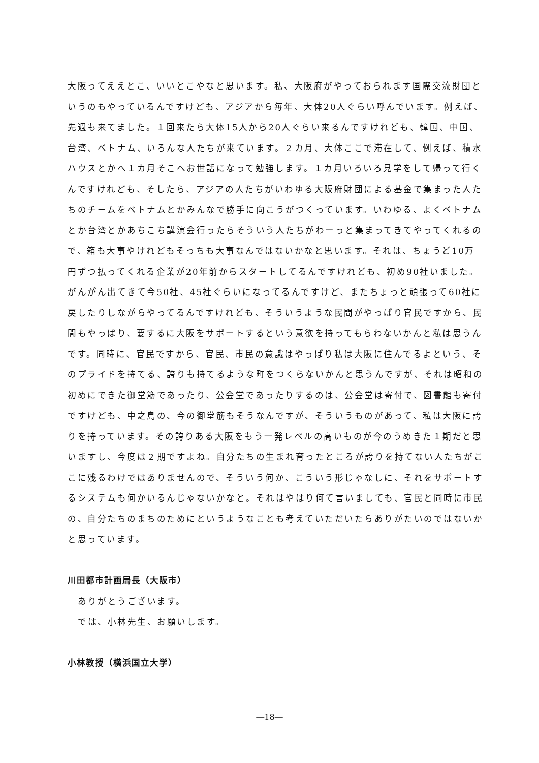大阪ってええとこ、いいとこやなと思います。私、大阪府がやっておられます国際交流財団というのもやっているんですけども、アジアから毎年、大体20人ぐらい呼んでいます。例えば、先週も来てました。１回来たら大体15人から20人ぐらい来るんですけれども、韓国、中国、台湾、ベトナム、いろんな人たちが来ています。２カ月、大体ここで滞在して、例えば、積水ハウスとかへ１カ月そこへお世話になって勉強します。１カ月いろいろ見学をして帰って行くんですけれども、そしたら、アジアの人たちがいわゆる大阪府財団による基金で集まった人たちのチームをベトナムとかみんなで勝手に向こうがつくっています。いわゆる、よくベトナムとか台湾とかあちこち講演会行ったらそういう人たちがわーっと集まってきてやってくれるので、箱も大事やけれどもそっちも大事なんではないかなと思います。それは、ちょうど10万円ずつ払ってくれる企業が20年前からスタートしてるんですけれども、初め90社いました。がんがん出てきて今50社、45社ぐらいになってるんですけど、またちょっと頑張って60社に戻したりしながらやってるんですけれども、そういうような民間がやっぱり官民ですから、民間もやっぱり、要するに大阪をサポートするという意欲を持ってもらわないかんと私は思うんです。同時に、官民ですから、官民、市民の意識はやっぱり私は大阪に住んでるよという、そのプライドを持てる、誇りも持てるような町をつくらないかんと思うんですが、それは昭和の初めにできた御堂筋であったり、公会堂であったりするのは、公会堂は寄付で、図書館も寄付ですけども、中之島の、今の御堂筋もそうなんですが、そういうものがあって、私は大阪に誇りを持っています。その誇りある大阪をもう一発レベルの高いものが今のうめきた１期だと思いますし、今度は２期ですよね。自分たちの生まれ育ったところが誇りを持てない人たちがここに残るわけではありませんので、そういう何か、こういう形じゃなしに、それをサポートするシステムも何かいるんじゃないかなと。それはやはり何て言いましても、官民と同時に市民の、自分たちのまちのためにというようなことも考えていただいたらありがたいのではないかと思っています。
川田都市計画局長（大阪市）
ありがとうございます。
では、小林先生、お願いします。
小林教授（横浜国立大学）
―18―